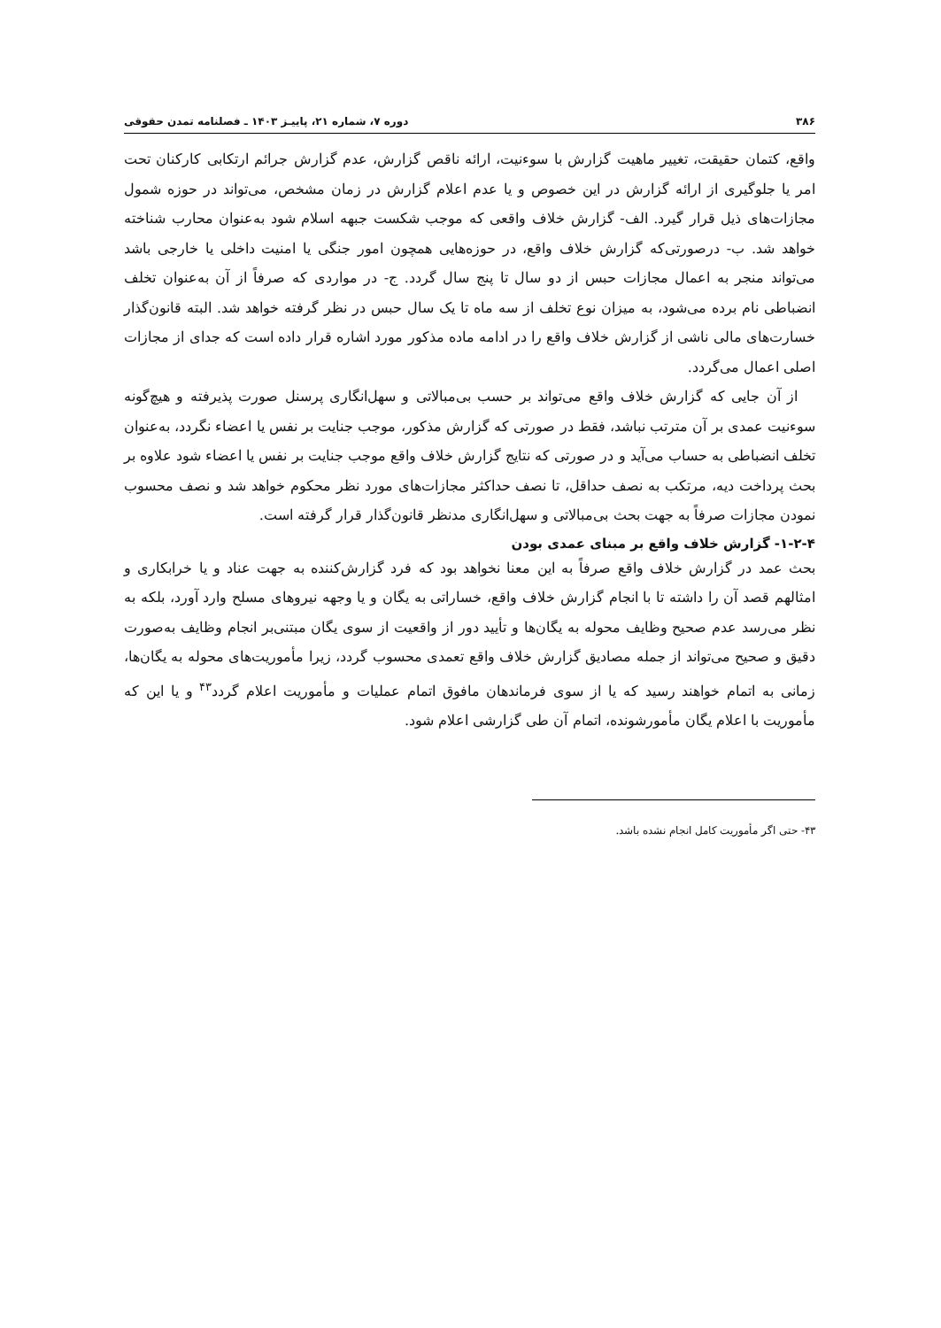۳۸۶ دوره ۷، شماره ۲۱، پاییـز ۱۴۰۳ ـ فصلنامه تمدن حقوقی
واقع، کتمان حقیقت، تغییر ماهیت گزارش با سوءنیت، ارائه ناقص گزارش، عدم گزارش جرائم ارتکابی کارکنان تحت امر یا جلوگیری از ارائه گزارش در این خصوص و یا عدم اعلام گزارش در زمان مشخص، می‌تواند در حوزه شمول مجازات‌های ذیل قرار گیرد. الف- گزارش خلاف واقعی که موجب شکست جبهه اسلام شود به‌عنوان محارب شناخته خواهد شد. ب- درصورتی‌که گزارش خلاف واقع، در حوزه‌هایی همچون امور جنگی یا امنیت داخلی یا خارجی باشد می‌تواند منجر به اعمال مجازات حبس از دو سال تا پنج سال گردد. ج- در مواردی که صرفاً از آن به‌عنوان تخلف انضباطی نام برده می‌شود، به میزان نوع تخلف از سه ماه تا یک سال حبس در نظر گرفته خواهد شد. البته قانون‌گذار خسارت‌های مالی ناشی از گزارش خلاف واقع را در ادامه ماده مذکور مورد اشاره قرار داده است که جدای از مجازات اصلی اعمال می‌گردد.
از آن جایی که گزارش خلاف واقع می‌تواند بر حسب بی‌مبالاتی و سهل‌انگاری پرسنل صورت پذیرفته و هیچ‌گونه سوءنیت عمدی بر آن مترتب نباشد، فقط در صورتی که گزارش مذکور، موجب جنایت بر نفس یا اعضاء نگردد، به‌عنوان تخلف انضباطی به حساب می‌آید و در صورتی که نتایج گزارش خلاف واقع موجب جنایت بر نفس یا اعضاء شود علاوه بر بحث پرداخت دیه، مرتکب به نصف حداقل، تا نصف حداکثر مجازات‌های مورد نظر محکوم خواهد شد و نصف محسوب نمودن مجازات صرفاً به جهت بحث بی‌مبالاتی و سهل‌انگاری مدنظر قانون‌گذار قرار گرفته است.
۱-۲-۴- گزارش خلاف واقع بر مبنای عمدی بودن
بحث عمد در گزارش خلاف واقع صرفاً به این معنا نخواهد بود که فرد گزارش‌کننده به جهت عناد و یا خرابکاری و امثالهم قصد آن را داشته تا با انجام گزارش خلاف واقع، خساراتی به یگان و یا وجهه نیروهای مسلح وارد آورد، بلکه به نظر می‌رسد عدم صحیح وظایف محوله به یگان‌ها و تأیید دور از واقعیت از سوی یگان مبتنی‌بر انجام وظایف به‌صورت دقیق و صحیح می‌تواند از جمله مصادیق گزارش خلاف واقع تعمدی محسوب گردد، زیرا مأموریت‌های محوله به یگان‌ها، زمانی به اتمام خواهند رسید که یا از سوی فرماندهان مافوق اتمام عملیات و مأموریت اعلام گردد<sup>۴۳</sup> و یا این که مأموریت با اعلام یگان مأمورشونده، اتمام آن طی گزارشی اعلام شود.
۴۳- حتی اگر مأموریت کامل انجام نشده باشد.